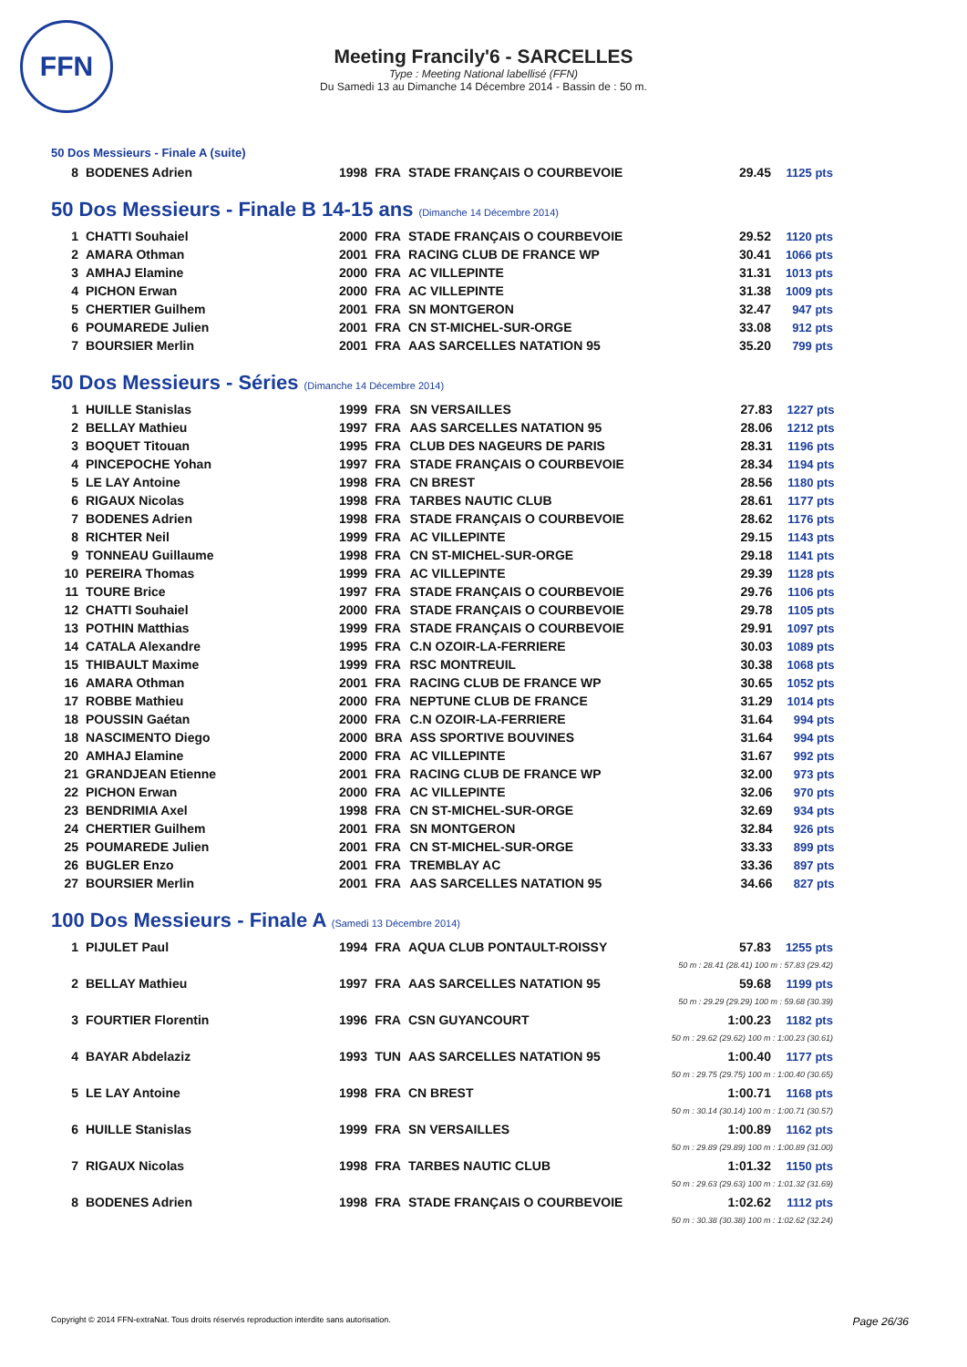FFN
Meeting Francily'6 - SARCELLES
Type : Meeting National labellisé (FFN)
Du Samedi 13 au Dimanche 14 Décembre 2014 - Bassin de : 50 m.
50 Dos Messieurs - Finale A (suite)
| 8 | BODENES Adrien | 1998 | FRA | STADE FRANÇAIS O COURBEVOIE | 29.45 | 1125 pts |
50 Dos Messieurs - Finale B 14-15 ans (Dimanche 14 Décembre 2014)
| 1 | CHATTI Souhaiel | 2000 | FRA | STADE FRANÇAIS O COURBEVOIE | 29.52 | 1120 pts |
| 2 | AMARA Othman | 2001 | FRA | RACING CLUB DE FRANCE WP | 30.41 | 1066 pts |
| 3 | AMHAJ Elamine | 2000 | FRA | AC VILLEPINTE | 31.31 | 1013 pts |
| 4 | PICHON Erwan | 2000 | FRA | AC VILLEPINTE | 31.38 | 1009 pts |
| 5 | CHERTIER Guilhem | 2001 | FRA | SN MONTGERON | 32.47 | 947 pts |
| 6 | POUMAREDE Julien | 2001 | FRA | CN ST-MICHEL-SUR-ORGE | 33.08 | 912 pts |
| 7 | BOURSIER Merlin | 2001 | FRA | AAS SARCELLES NATATION 95 | 35.20 | 799 pts |
50 Dos Messieurs - Séries (Dimanche 14 Décembre 2014)
| 1 | HUILLE Stanislas | 1999 | FRA | SN VERSAILLES | 27.83 | 1227 pts |
| 2 | BELLAY Mathieu | 1997 | FRA | AAS SARCELLES NATATION 95 | 28.06 | 1212 pts |
| 3 | BOQUET Titouan | 1995 | FRA | CLUB DES NAGEURS DE PARIS | 28.31 | 1196 pts |
| 4 | PINCEPOCHE Yohan | 1997 | FRA | STADE FRANÇAIS O COURBEVOIE | 28.34 | 1194 pts |
| 5 | LE LAY Antoine | 1998 | FRA | CN BREST | 28.56 | 1180 pts |
| 6 | RIGAUX Nicolas | 1998 | FRA | TARBES NAUTIC CLUB | 28.61 | 1177 pts |
| 7 | BODENES Adrien | 1998 | FRA | STADE FRANÇAIS O COURBEVOIE | 28.62 | 1176 pts |
| 8 | RICHTER Neil | 1999 | FRA | AC VILLEPINTE | 29.15 | 1143 pts |
| 9 | TONNEAU Guillaume | 1998 | FRA | CN ST-MICHEL-SUR-ORGE | 29.18 | 1141 pts |
| 10 | PEREIRA Thomas | 1999 | FRA | AC VILLEPINTE | 29.39 | 1128 pts |
| 11 | TOURE Brice | 1997 | FRA | STADE FRANÇAIS O COURBEVOIE | 29.76 | 1106 pts |
| 12 | CHATTI Souhaiel | 2000 | FRA | STADE FRANÇAIS O COURBEVOIE | 29.78 | 1105 pts |
| 13 | POTHIN Matthias | 1999 | FRA | STADE FRANÇAIS O COURBEVOIE | 29.91 | 1097 pts |
| 14 | CATALA Alexandre | 1995 | FRA | C.N OZOIR-LA-FERRIERE | 30.03 | 1089 pts |
| 15 | THIBAULT Maxime | 1999 | FRA | RSC MONTREUIL | 30.38 | 1068 pts |
| 16 | AMARA Othman | 2001 | FRA | RACING CLUB DE FRANCE WP | 30.65 | 1052 pts |
| 17 | ROBBE Mathieu | 2000 | FRA | NEPTUNE CLUB DE FRANCE | 31.29 | 1014 pts |
| 18 | POUSSIN Gaétan | 2000 | FRA | C.N OZOIR-LA-FERRIERE | 31.64 | 994 pts |
| 18 | NASCIMENTO Diego | 2000 | BRA | ASS SPORTIVE BOUVINES | 31.64 | 994 pts |
| 20 | AMHAJ Elamine | 2000 | FRA | AC VILLEPINTE | 31.67 | 992 pts |
| 21 | GRANDJEAN Etienne | 2001 | FRA | RACING CLUB DE FRANCE WP | 32.00 | 973 pts |
| 22 | PICHON Erwan | 2000 | FRA | AC VILLEPINTE | 32.06 | 970 pts |
| 23 | BENDRIMIA Axel | 1998 | FRA | CN ST-MICHEL-SUR-ORGE | 32.69 | 934 pts |
| 24 | CHERTIER Guilhem | 2001 | FRA | SN MONTGERON | 32.84 | 926 pts |
| 25 | POUMAREDE Julien | 2001 | FRA | CN ST-MICHEL-SUR-ORGE | 33.33 | 899 pts |
| 26 | BUGLER Enzo | 2001 | FRA | TREMBLAY AC | 33.36 | 897 pts |
| 27 | BOURSIER Merlin | 2001 | FRA | AAS SARCELLES NATATION 95 | 34.66 | 827 pts |
100 Dos Messieurs - Finale A (Samedi 13 Décembre 2014)
| 1 | PIJULET Paul | 1994 | FRA | AQUA CLUB PONTAULT-ROISSY | 57.83 | 1255 pts |
| 50 m : 28.41 (28.41) 100 m : 57.83 (29.42) | | | | | | |
| 2 | BELLAY Mathieu | 1997 | FRA | AAS SARCELLES NATATION 95 | 59.68 | 1199 pts |
| 50 m : 29.29 (29.29) 100 m : 59.68 (30.39) | | | | | | |
| 3 | FOURTIER Florentin | 1996 | FRA | CSN GUYANCOURT | 1:00.23 | 1182 pts |
| 50 m : 29.62 (29.62) 100 m : 1:00.23 (30.61) | | | | | | |
| 4 | BAYAR Abdelaziz | 1993 | TUN | AAS SARCELLES NATATION 95 | 1:00.40 | 1177 pts |
| 50 m : 29.75 (29.75) 100 m : 1:00.40 (30.65) | | | | | | |
| 5 | LE LAY Antoine | 1998 | FRA | CN BREST | 1:00.71 | 1168 pts |
| 50 m : 30.14 (30.14) 100 m : 1:00.71 (30.57) | | | | | | |
| 6 | HUILLE Stanislas | 1999 | FRA | SN VERSAILLES | 1:00.89 | 1162 pts |
| 50 m : 29.89 (29.89) 100 m : 1:00.89 (31.00) | | | | | | |
| 7 | RIGAUX Nicolas | 1998 | FRA | TARBES NAUTIC CLUB | 1:01.32 | 1150 pts |
| 50 m : 29.63 (29.63) 100 m : 1:01.32 (31.69) | | | | | | |
| 8 | BODENES Adrien | 1998 | FRA | STADE FRANÇAIS O COURBEVOIE | 1:02.62 | 1112 pts |
| 50 m : 30.38 (30.38) 100 m : 1:02.62 (32.24) | | | | | | |
Copyright © 2014 FFN-extraNat. Tous droits réservés reproduction interdite sans autorisation. Page 26/36